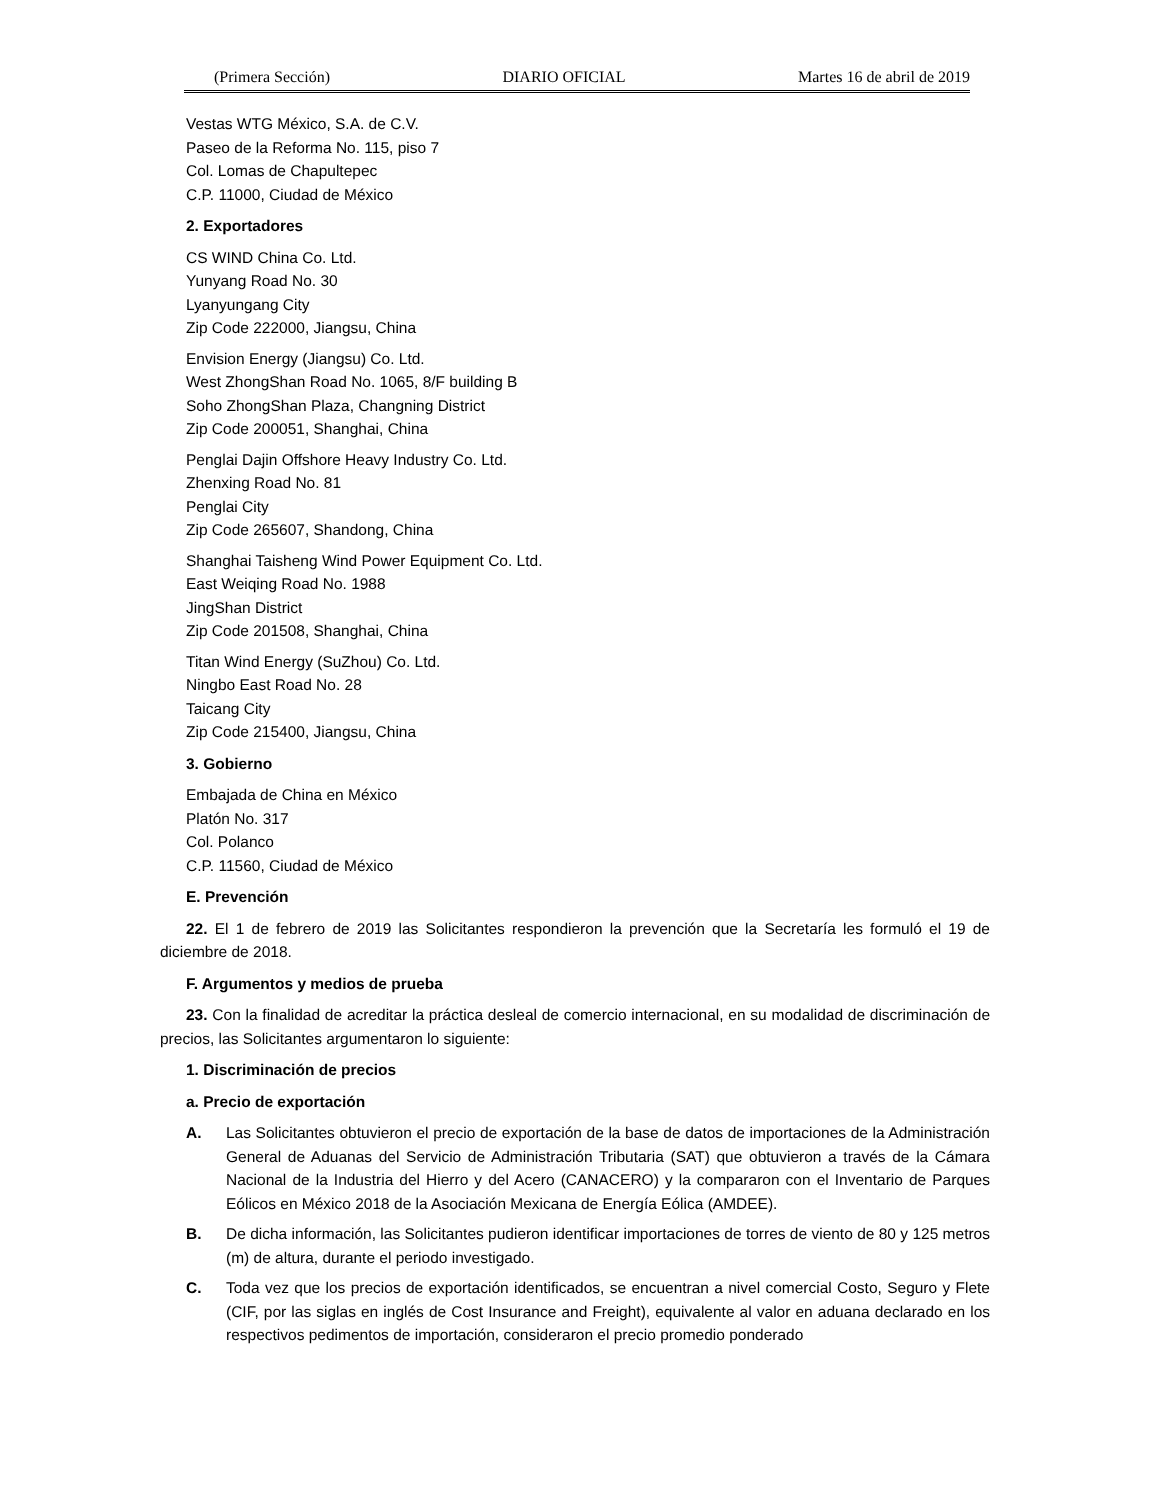(Primera Sección) DIARIO OFICIAL Martes 16 de abril de 2019
Vestas WTG México, S.A. de C.V.
Paseo de la Reforma No. 115, piso 7
Col. Lomas de Chapultepec
C.P. 11000, Ciudad de México
2. Exportadores
CS WIND China Co. Ltd.
Yunyang Road No. 30
Lyanyungang City
Zip Code 222000, Jiangsu, China
Envision Energy (Jiangsu) Co. Ltd.
West ZhongShan Road No. 1065, 8/F building B
Soho ZhongShan Plaza, Changning District
Zip Code 200051, Shanghai, China
Penglai Dajin Offshore Heavy Industry Co. Ltd.
Zhenxing Road No. 81
Penglai City
Zip Code 265607, Shandong, China
Shanghai Taisheng Wind Power Equipment Co. Ltd.
East Weiqing Road No. 1988
JingShan District
Zip Code 201508, Shanghai, China
Titan Wind Energy (SuZhou) Co. Ltd.
Ningbo East Road No. 28
Taicang City
Zip Code 215400, Jiangsu, China
3. Gobierno
Embajada de China en México
Platón No. 317
Col. Polanco
C.P. 11560, Ciudad de México
E. Prevención
22. El 1 de febrero de 2019 las Solicitantes respondieron la prevención que la Secretaría les formuló el 19 de diciembre de 2018.
F. Argumentos y medios de prueba
23. Con la finalidad de acreditar la práctica desleal de comercio internacional, en su modalidad de discriminación de precios, las Solicitantes argumentaron lo siguiente:
1. Discriminación de precios
a. Precio de exportación
A. Las Solicitantes obtuvieron el precio de exportación de la base de datos de importaciones de la Administración General de Aduanas del Servicio de Administración Tributaria (SAT) que obtuvieron a través de la Cámara Nacional de la Industria del Hierro y del Acero (CANACERO) y la compararon con el Inventario de Parques Eólicos en México 2018 de la Asociación Mexicana de Energía Eólica (AMDEE).
B. De dicha información, las Solicitantes pudieron identificar importaciones de torres de viento de 80 y 125 metros (m) de altura, durante el periodo investigado.
C. Toda vez que los precios de exportación identificados, se encuentran a nivel comercial Costo, Seguro y Flete (CIF, por las siglas en inglés de Cost Insurance and Freight), equivalente al valor en aduana declarado en los respectivos pedimentos de importación, consideraron el precio promedio ponderado